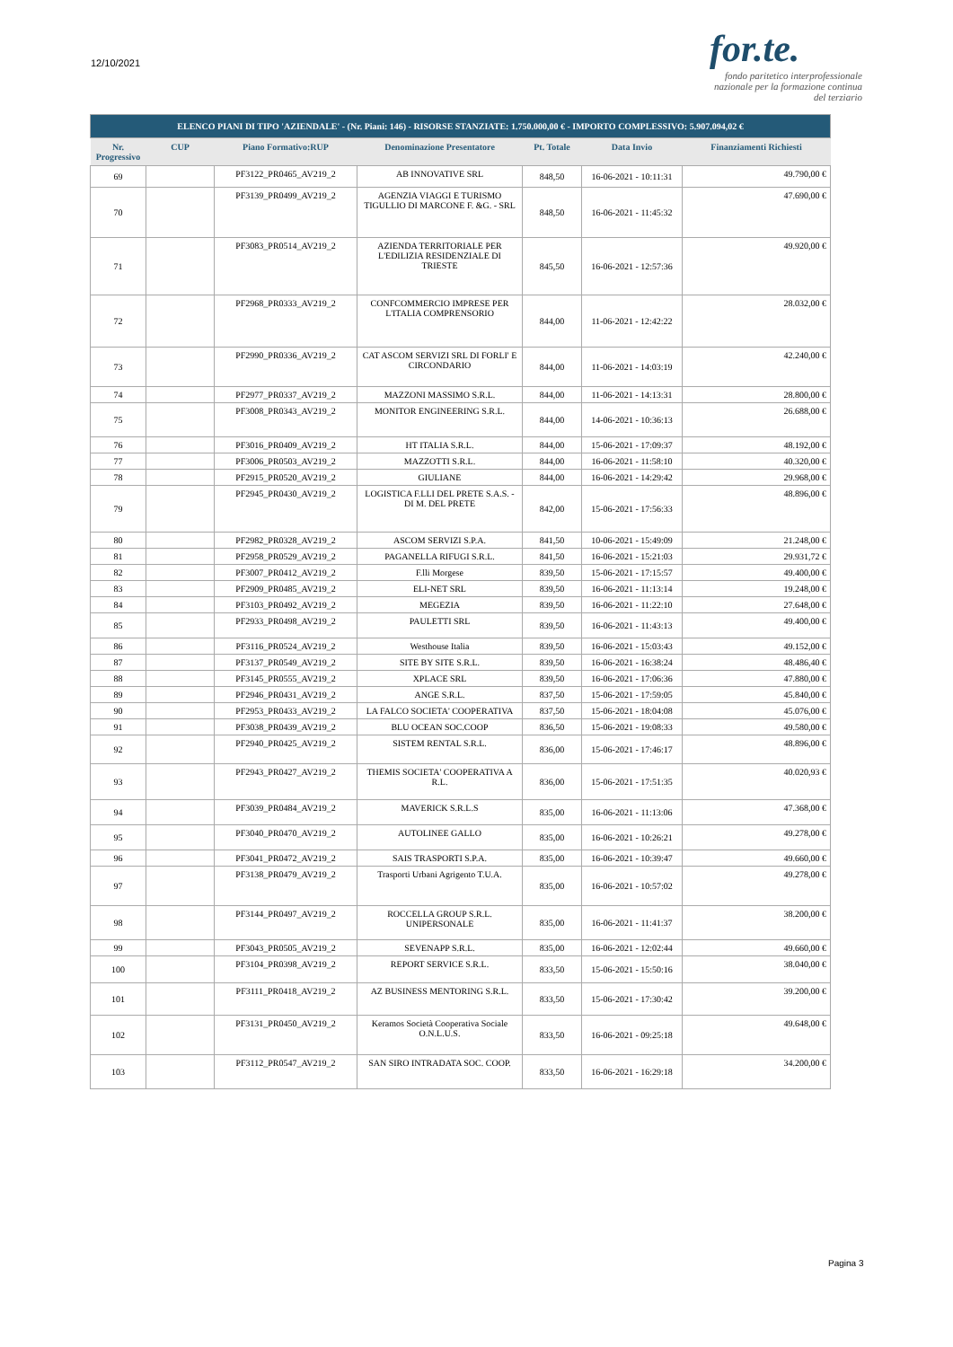12/10/2021
for.te.
fondo paritetico interprofessionale nazionale per la formazione continua del terziario
| ELENCO PIANI DI TIPO 'AZIENDALE' - (Nr. Piani: 146) - RISORSE STANZIATE: 1.750.000,00 € - IMPORTO COMPLESSIVO: 5.907.094,02 € | | | | | | |
| Nr. Progressivo | CUP | Piano Formativo:RUP | Denominazione Presentatore | Pt. Totale | Data Invio | Finanziamenti Richiesti |
| 69 | | PF3122_PR0465_AV219_2 | AB INNOVATIVE SRL | 848,50 | 16-06-2021 - 10:11:31 | 49.790,00 € |
| 70 | | PF3139_PR0499_AV219_2 | AGENZIA VIAGGI E TURISMO TIGULLIO DI MARCONE F. &G. - SRL | 848,50 | 16-06-2021 - 11:45:32 | 47.690,00 € |
| 71 | | PF3083_PR0514_AV219_2 | AZIENDA TERRITORIALE PER L'EDILIZIA RESIDENZIALE DI TRIESTE | 845,50 | 16-06-2021 - 12:57:36 | 49.920,00 € |
| 72 | | PF2968_PR0333_AV219_2 | CONFCOMMERCIO IMPRESE PER L'ITALIA COMPRENSORIO | 844,00 | 11-06-2021 - 12:42:22 | 28.032,00 € |
| 73 | | PF2990_PR0336_AV219_2 | CAT ASCOM SERVIZI SRL DI FORLI' E CIRCONDARIO | 844,00 | 11-06-2021 - 14:03:19 | 42.240,00 € |
| 74 | | PF2977_PR0337_AV219_2 | MAZZONI MASSIMO S.R.L. | 844,00 | 11-06-2021 - 14:13:31 | 28.800,00 € |
| 75 | | PF3008_PR0343_AV219_2 | MONITOR ENGINEERING S.R.L. | 844,00 | 14-06-2021 - 10:36:13 | 26.688,00 € |
| 76 | | PF3016_PR0409_AV219_2 | HT ITALIA S.R.L. | 844,00 | 15-06-2021 - 17:09:37 | 48.192,00 € |
| 77 | | PF3006_PR0503_AV219_2 | MAZZOTTI S.R.L. | 844,00 | 16-06-2021 - 11:58:10 | 40.320,00 € |
| 78 | | PF2915_PR0520_AV219_2 | GIULIANE | 844,00 | 16-06-2021 - 14:29:42 | 29.968,00 € |
| 79 | | PF2945_PR0430_AV219_2 | LOGISTICA F.LLI DEL PRETE S.A.S. - DI M. DEL PRETE | 842,00 | 15-06-2021 - 17:56:33 | 48.896,00 € |
| 80 | | PF2982_PR0328_AV219_2 | ASCOM SERVIZI S.P.A. | 841,50 | 10-06-2021 - 15:49:09 | 21.248,00 € |
| 81 | | PF2958_PR0529_AV219_2 | PAGANELLA RIFUGI S.R.L. | 841,50 | 16-06-2021 - 15:21:03 | 29.931,72 € |
| 82 | | PF3007_PR0412_AV219_2 | F.lli Morgese | 839,50 | 15-06-2021 - 17:15:57 | 49.400,00 € |
| 83 | | PF2909_PR0485_AV219_2 | ELI-NET SRL | 839,50 | 16-06-2021 - 11:13:14 | 19.248,00 € |
| 84 | | PF3103_PR0492_AV219_2 | MEGEZIA | 839,50 | 16-06-2021 - 11:22:10 | 27.648,00 € |
| 85 | | PF2933_PR0498_AV219_2 | PAULETTI SRL | 839,50 | 16-06-2021 - 11:43:13 | 49.400,00 € |
| 86 | | PF3116_PR0524_AV219_2 | Westhouse Italia | 839,50 | 16-06-2021 - 15:03:43 | 49.152,00 € |
| 87 | | PF3137_PR0549_AV219_2 | SITE BY SITE S.R.L. | 839,50 | 16-06-2021 - 16:38:24 | 48.486,40 € |
| 88 | | PF3145_PR0555_AV219_2 | XPLACE SRL | 839,50 | 16-06-2021 - 17:06:36 | 47.880,00 € |
| 89 | | PF2946_PR0431_AV219_2 | ANGE S.R.L. | 837,50 | 15-06-2021 - 17:59:05 | 45.840,00 € |
| 90 | | PF2953_PR0433_AV219_2 | LA FALCO SOCIETA' COOPERATIVA | 837,50 | 15-06-2021 - 18:04:08 | 45.076,00 € |
| 91 | | PF3038_PR0439_AV219_2 | BLU OCEAN SOC.COOP | 836,50 | 15-06-2021 - 19:08:33 | 49.580,00 € |
| 92 | | PF2940_PR0425_AV219_2 | SISTEM RENTAL S.R.L. | 836,00 | 15-06-2021 - 17:46:17 | 48.896,00 € |
| 93 | | PF2943_PR0427_AV219_2 | THEMIS SOCIETA' COOPERATIVA A R.L. | 836,00 | 15-06-2021 - 17:51:35 | 40.020,93 € |
| 94 | | PF3039_PR0484_AV219_2 | MAVERICK S.R.L.S | 835,00 | 16-06-2021 - 11:13:06 | 47.368,00 € |
| 95 | | PF3040_PR0470_AV219_2 | AUTOLINEE GALLO | 835,00 | 16-06-2021 - 10:26:21 | 49.278,00 € |
| 96 | | PF3041_PR0472_AV219_2 | SAIS TRASPORTI S.P.A. | 835,00 | 16-06-2021 - 10:39:47 | 49.660,00 € |
| 97 | | PF3138_PR0479_AV219_2 | Trasporti Urbani Agrigento T.U.A. | 835,00 | 16-06-2021 - 10:57:02 | 49.278,00 € |
| 98 | | PF3144_PR0497_AV219_2 | ROCCELLA GROUP S.R.L. UNIPERSONALE | 835,00 | 16-06-2021 - 11:41:37 | 38.200,00 € |
| 99 | | PF3043_PR0505_AV219_2 | SEVENAPP S.R.L. | 835,00 | 16-06-2021 - 12:02:44 | 49.660,00 € |
| 100 | | PF3104_PR0398_AV219_2 | REPORT SERVICE S.R.L. | 833,50 | 15-06-2021 - 15:50:16 | 38.040,00 € |
| 101 | | PF3111_PR0418_AV219_2 | AZ BUSINESS MENTORING S.R.L. | 833,50 | 15-06-2021 - 17:30:42 | 39.200,00 € |
| 102 | | PF3131_PR0450_AV219_2 | Keramos Società Cooperativa Sociale O.N.L.U.S. | 833,50 | 16-06-2021 - 09:25:18 | 49.648,00 € |
| 103 | | PF3112_PR0547_AV219_2 | SAN SIRO INTRADATA SOC. COOP. | 833,50 | 16-06-2021 - 16:29:18 | 34.200,00 € |
Pagina 3